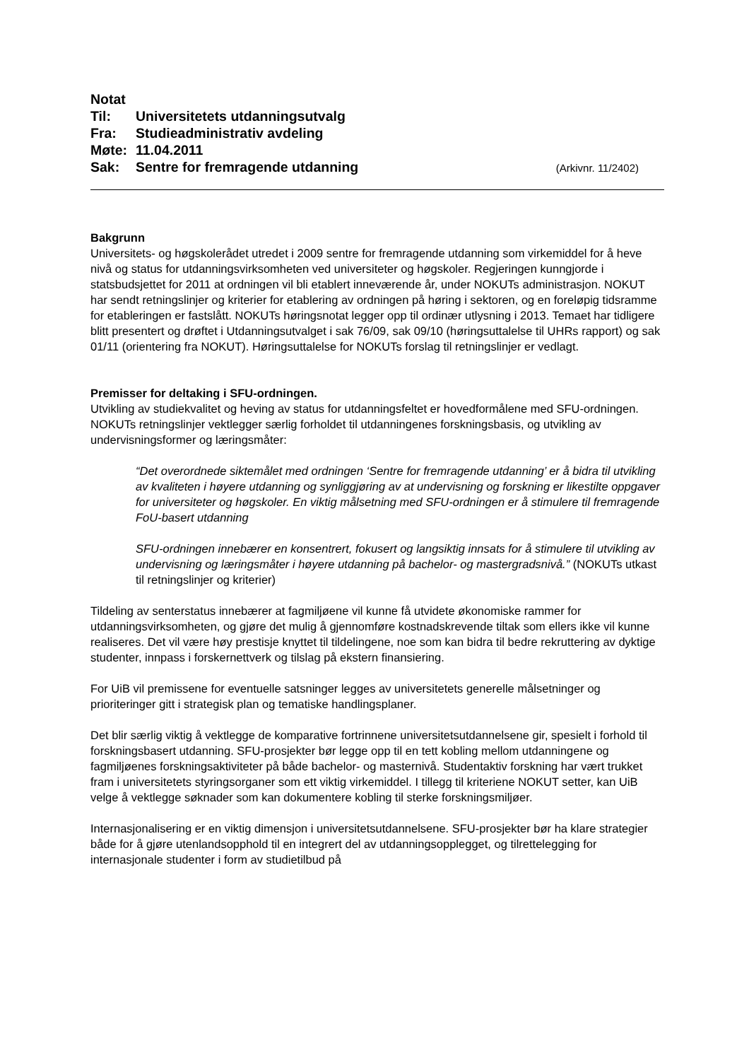Notat
Til: Universitetets utdanningsutvalg
Fra: Studieadministrativ avdeling
Møte: 11.04.2011
Sak: Sentre for fremragende utdanning
(Arkivnr. 11/2402)
Bakgrunn
Universitets- og høgskolerådet utredet i 2009 sentre for fremragende utdanning som virkemiddel for å heve nivå og status for utdanningsvirksomheten ved universiteter og høgskoler. Regjeringen kunngjorde i statsbudsjettet for 2011 at ordningen vil bli etablert inneværende år, under NOKUTs administrasjon. NOKUT har sendt retningslinjer og kriterier for etablering av ordningen på høring i sektoren, og en foreløpig tidsramme for etableringen er fastslått. NOKUTs høringsnotat legger opp til ordinær utlysning i 2013. Temaet har tidligere blitt presentert og drøftet i Utdanningsutvalget i sak 76/09, sak 09/10 (høringsuttalelse til UHRs rapport) og sak 01/11 (orientering fra NOKUT). Høringsuttalelse for NOKUTs forslag til retningslinjer er vedlagt.
Premisser for deltaking i SFU-ordningen.
Utvikling av studiekvalitet og heving av status for utdanningsfeltet er hovedformålene med SFU-ordningen. NOKUTs retningslinjer vektlegger særlig forholdet til utdanningenes forskningsbasis, og utvikling av undervisningsformer og læringsmåter:
“Det overordnede siktemålet med ordningen ‘Sentre for fremragende utdanning’ er å bidra til utvikling av kvaliteten i høyere utdanning og synliggjøring av at undervisning og forskning er likestilte oppgaver for universiteter og høgskoler. En viktig målsetning med SFU-ordningen er å stimulere til fremragende FoU-basert utdanning
SFU-ordningen innebærer en konsentrert, fokusert og langsiktig innsats for å stimulere til utvikling av undervisning og læringsmåter i høyere utdanning på bachelor- og mastergradsnivå.” (NOKUTs utkast til retningslinjer og kriterier)
Tildeling av senterstatus innebærer at fagmiljøene vil kunne få utvidete økonomiske rammer for utdanningsvirksomheten, og gjøre det mulig å gjennomføre kostnadskrevende tiltak som ellers ikke vil kunne realiseres. Det vil være høy prestisje knyttet til tildelingene, noe som kan bidra til bedre rekruttering av dyktige studenter, innpass i forskernettverk og tilslag på ekstern finansiering.
For UiB vil premissene for eventuelle satsninger legges av universitetets generelle målsetninger og prioriteringer gitt i strategisk plan og tematiske handlingsplaner.
Det blir særlig viktig å vektlegge de komparative fortrinnene universitetsutdannelsene gir, spesielt i forhold til forskningsbasert utdanning. SFU-prosjekter bør legge opp til en tett kobling mellom utdanningene og fagmiljøenes forskningsaktiviteter på både bachelor- og masternivå. Studentaktiv forskning har vært trukket fram i universitetets styringsorganer som ett viktig virkemiddel. I tillegg til kriteriene NOKUT setter, kan UiB velge å vektlegge søknader som kan dokumentere kobling til sterke forskningsmiljøer.
Internasjonalisering er en viktig dimensjon i universitetsutdannelsene. SFU-prosjekter bør ha klare strategier både for å gjøre utenlandsopphold til en integrert del av utdanningsopplegget, og tilrettelegging for internasjonale studenter i form av studietilbud på